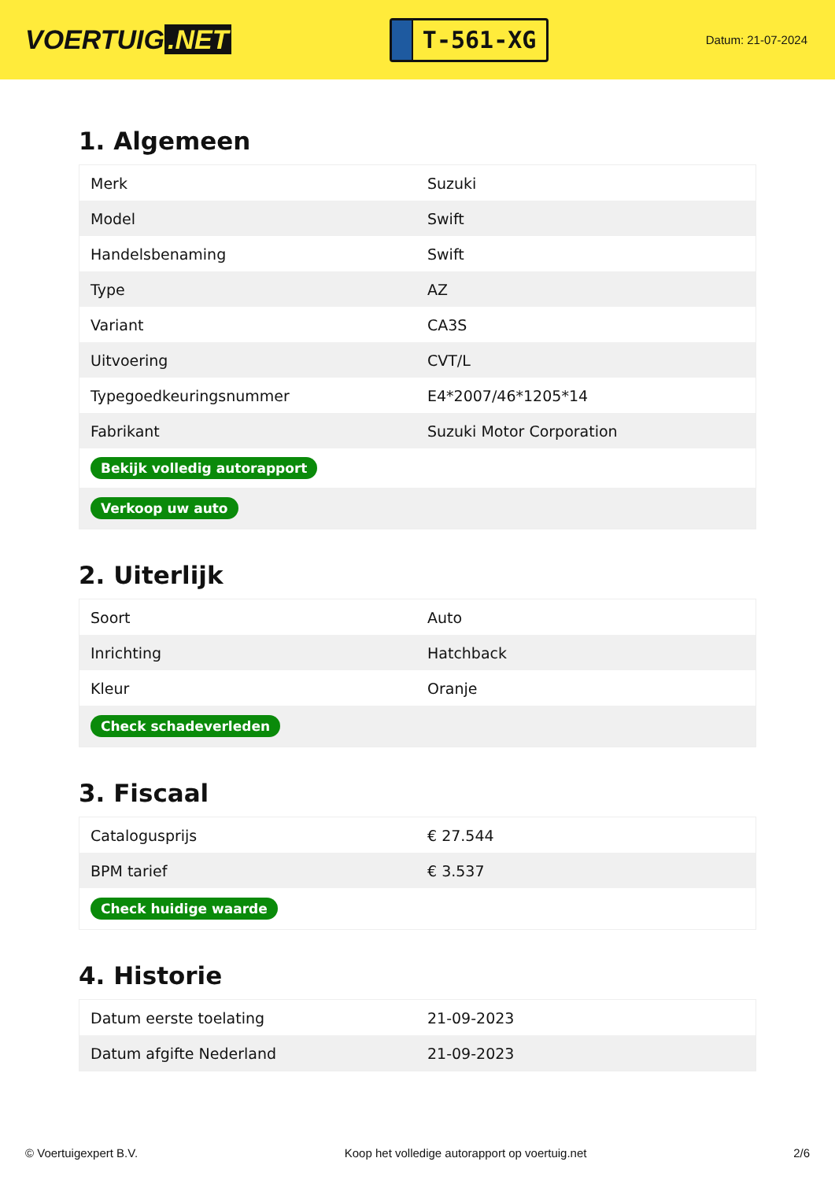VOERTUIG.NET
T-561-XG
Datum: 21-07-2024
1. Algemeen
| Merk | Suzuki |
| Model | Swift |
| Handelsbenaming | Swift |
| Type | AZ |
| Variant | CA3S |
| Uitvoering | CVT/L |
| Typegoedkeuringsnummer | E4*2007/46*1205*14 |
| Fabrikant | Suzuki Motor Corporation |
| Bekijk volledig autorapport | |
| Verkoop uw auto | |
2. Uiterlijk
| Soort | Auto |
| Inrichting | Hatchback |
| Kleur | Oranje |
| Check schadeverleden | |
3. Fiscaal
| Catalogusprijs | € 27.544 |
| BPM tarief | € 3.537 |
| Check huidige waarde | |
4. Historie
| Datum eerste toelating | 21-09-2023 |
| Datum afgifte Nederland | 21-09-2023 |
© Voertuigexpert B.V. Koop het volledige autorapport op voertuig.net 2/6